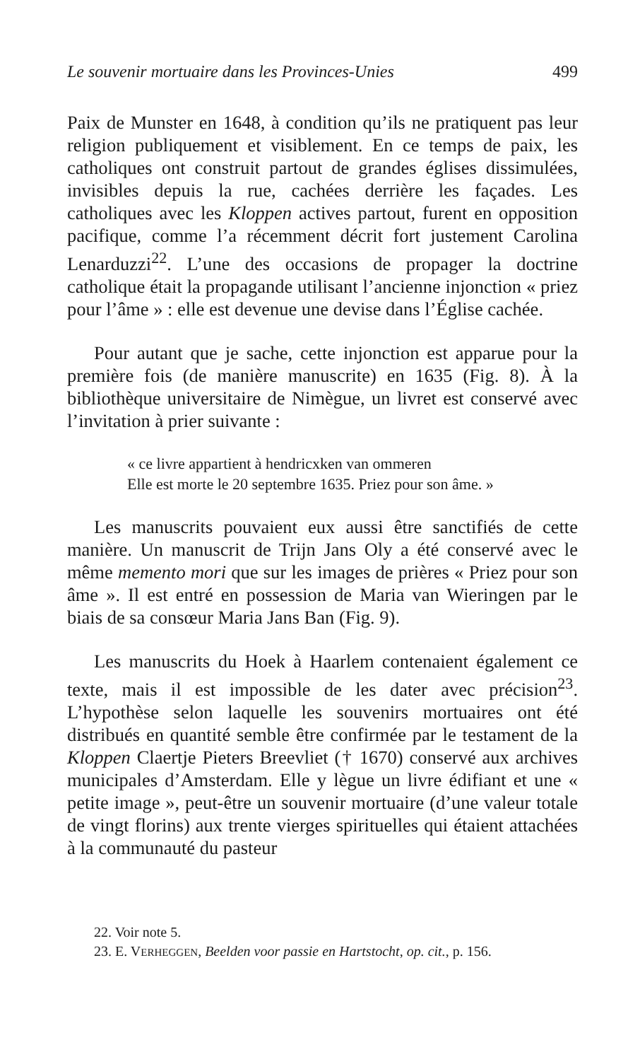Le souvenir mortuaire dans les Provinces-Unies 499
Paix de Munster en 1648, à condition qu’ils ne pratiquent pas leur religion publiquement et visiblement. En ce temps de paix, les catholiques ont construit partout de grandes églises dissimulées, invisibles depuis la rue, cachées derrière les façades. Les catholiques avec les Kloppen actives partout, furent en opposition pacifique, comme l’a récemment décrit fort justement Carolina Lenarduzzi<sup>22</sup>. L’une des occasions de propager la doctrine catholique était la propagande utilisant l’ancienne injonction « priez pour l’âme » : elle est devenue une devise dans l’Église cachée.
Pour autant que je sache, cette injonction est apparue pour la première fois (de manière manuscrite) en 1635 (Fig. 8). À la bibliothèque universitaire de Nimègue, un livret est conservé avec l’invitation à prier suivante :
« ce livre appartient à hendricxken van ommeren
Elle est morte le 20 septembre 1635. Priez pour son âme. »
Les manuscrits pouvaient eux aussi être sanctifiés de cette manière. Un manuscrit de Trijn Jans Oly a été conservé avec le même memento mori que sur les images de prières « Priez pour son âme ». Il est entré en possession de Maria van Wieringen par le biais de sa consœur Maria Jans Ban (Fig. 9).
Les manuscrits du Hoek à Haarlem contenaient également ce texte, mais il est impossible de les dater avec précision<sup>23</sup>. L’hypothèse selon laquelle les souvenirs mortuaires ont été distribués en quantité semble être confirmée par le testament de la Kloppen Claertje Pieters Breevliet († 1670) conservé aux archives municipales d’Amsterdam. Elle y lègue un livre édifiant et une « petite image », peut-être un souvenir mortuaire (d’une valeur totale de vingt florins) aux trente vierges spirituelles qui étaient attachées à la communauté du pasteur
22. Voir note 5.
23. E. VERHEGGEN, Beelden voor passie en Hartstocht, op. cit., p. 156.